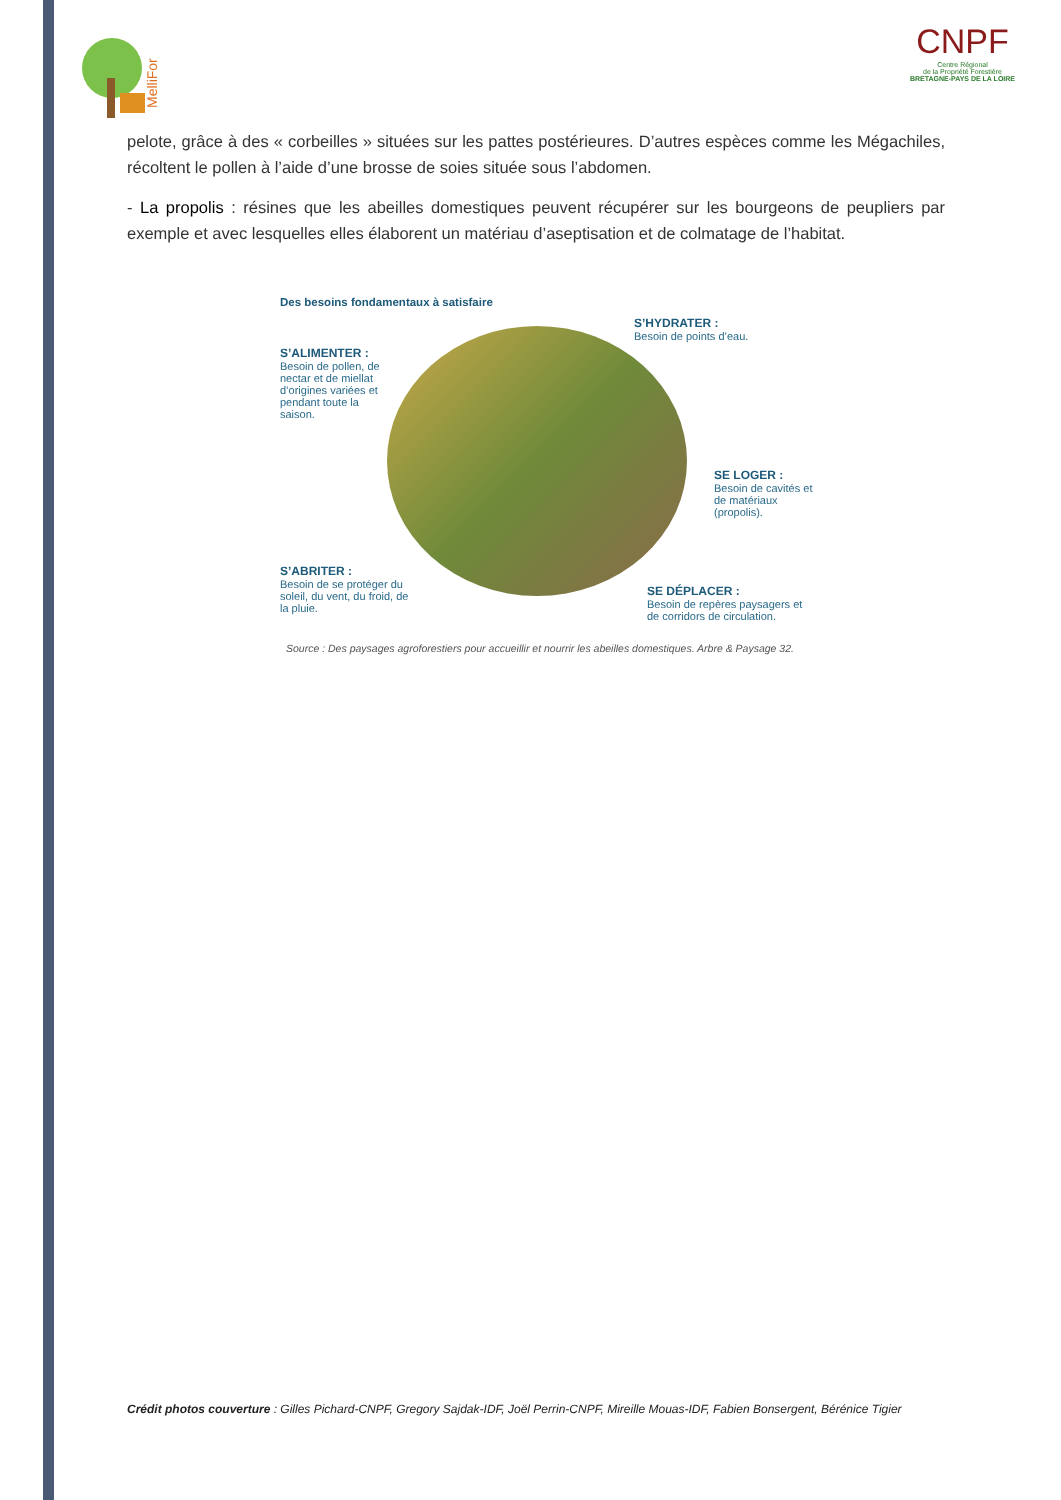MelliFor
CNPF
Centre Régional
de la Propriété Forestière
BRETAGNE-PAYS DE LA LOIRE
pelote, grâce à des « corbeilles » situées sur les pattes postérieures. D’autres espèces comme les Mégachiles, récoltent le pollen à l’aide d’une brosse de soies située sous l’abdomen.
- La propolis : résines que les abeilles domestiques peuvent récupérer sur les bourgeons de peupliers par exemple et avec lesquelles elles élaborent un matériau d’aseptisation et de colmatage de l’habitat.
Des besoins fondamentaux à satisfaire
S’ALIMENTER :
Besoin de pollen, de nectar et de miellat d’origines variées et pendant toute la saison.
S’HYDRATER :
Besoin de points d’eau.
SE LOGER :
Besoin de cavités et de matériaux (propolis).
S’ABRITER :
Besoin de se protéger du soleil, du vent, du froid, de la pluie.
SE DÉPLACER :
Besoin de repères paysagers et de corridors de circulation.
Source : Des paysages agroforestiers pour accueillir et nourrir les abeilles domestiques. Arbre & Paysage 32.
Crédit photos couverture : Gilles Pichard-CNPF, Gregory Sajdak-IDF, Joël Perrin-CNPF, Mireille Mouas-IDF, Fabien Bonsergent, Bérénice Tigier